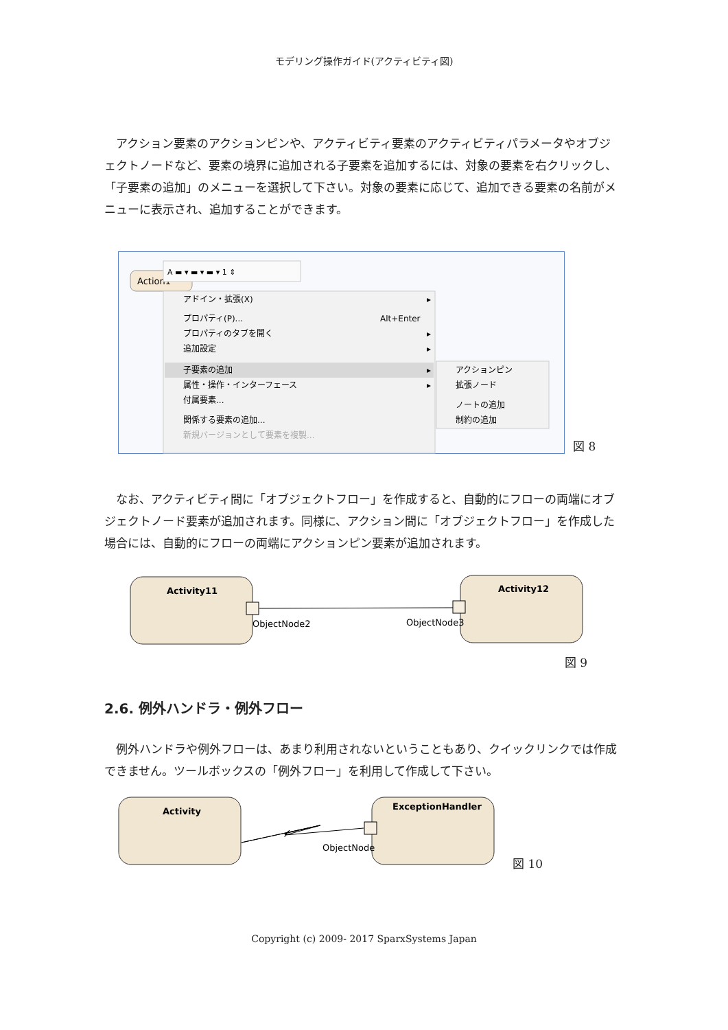モデリング操作ガイド(アクティビティ図)
アクション要素のアクションピンや、アクティビティ要素のアクティビティパラメータやオブジェクトノードなど、要素の境界に追加される子要素を追加するには、対象の要素を右クリックし、「子要素の追加」のメニューを選択して下さい。対象の要素に応じて、追加できる要素の名前がメニューに表示され、追加することができます。
Action1
A ▬ ▾ ▬ ▾ ▬ ▾ 1 ⇕
アドイン・拡張(X)
▸
プロパティ(P)...
Alt+Enter
プロパティのタブを開く
▸
追加設定
▸
子要素の追加
▸
属性・操作・インターフェース
▸
付属要素...
関係する要素の追加...
新規バージョンとして要素を複製...
アクションピン
拡張ノード
ノートの追加
制約の追加
図 8
なお、アクティビティ間に「オブジェクトフロー」を作成すると、自動的にフローの両端にオブジェクトノード要素が追加されます。同様に、アクション間に「オブジェクトフロー」を作成した場合には、自動的にフローの両端にアクションピン要素が追加されます。
Activity11
Activity12
ObjectNode2
ObjectNode3
図 9
2.6. 例外ハンドラ・例外フロー
例外ハンドラや例外フローは、あまり利用されないということもあり、クイックリンクでは作成できません。ツールボックスの「例外フロー」を利用して作成して下さい。
Activity
ExceptionHandler
ObjectNode
図 10
Copyright (c) 2009- 2017 SparxSystems Japan